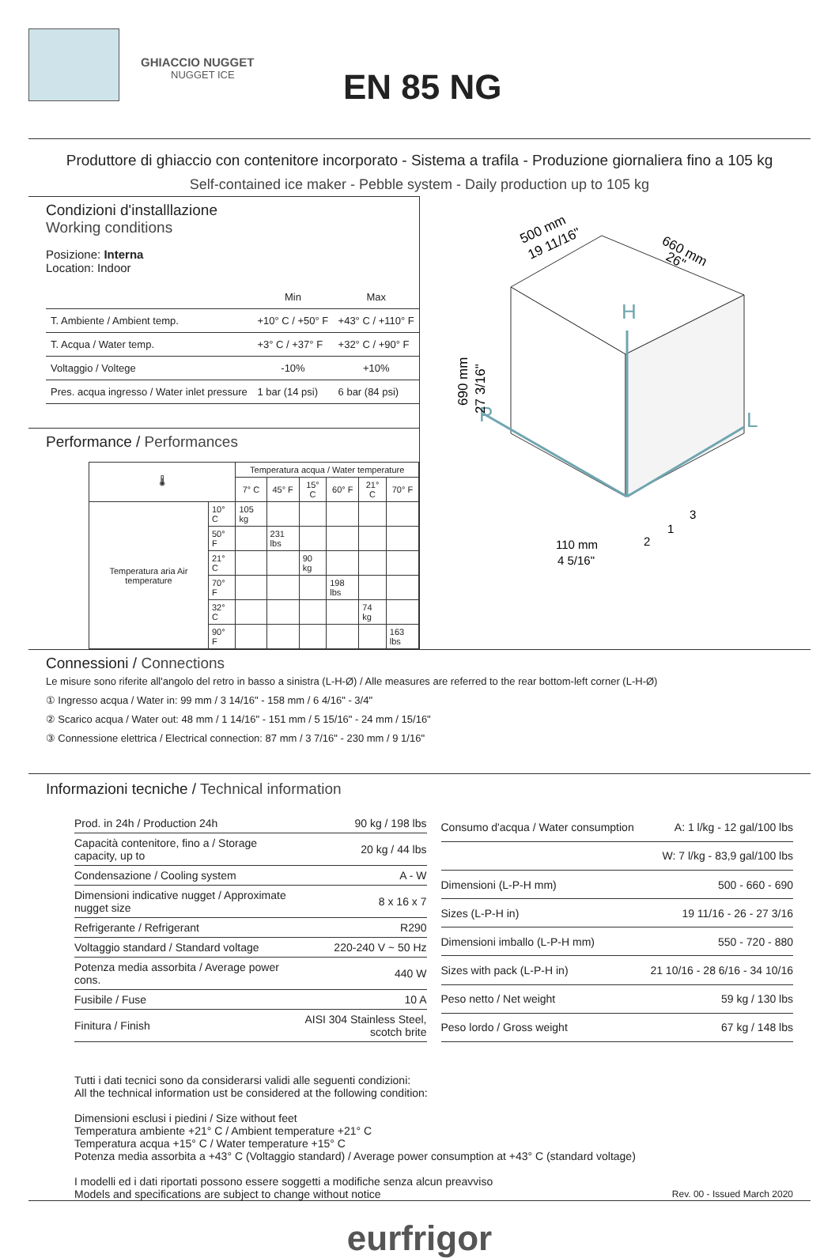GHIACCIO NUGGET
NUGGET ICE
EN 85 NG
Produttore di ghiaccio con contenitore incorporato - Sistema a trafila - Produzione giornaliera fino a 105 kg
Self-contained ice maker - Pebble system - Daily production up to 105 kg
Condizioni d'installlazione
Working conditions
Posizione: Interna
Location: Indoor
| | Min | Max |
| T. Ambiente / Ambient temp. | +10° C / +50° F | +43° C / +110° F |
| T. Acqua / Water temp. | +3° C / +37° F | +32° C / +90° F |
| Voltaggio / Voltege | -10% | +10% |
| Pres. acqua ingresso / Water inlet pressure | 1 bar (14 psi) | 6 bar (84 psi) |
Performance / Performances
| 🌡 | | Temperatura acqua / Water temperature | | | | | |
| --- | --- | --- | --- | --- | --- | --- | --- |
| | | 7° C | 45° F | 15° C | 60° F | 21° C | 70° F |
| Temperatura aria Air temperature | 10° C | 105 kg | | | | | |
| | 50° F | | 231 lbs | | | | |
| | 21° C | | | 90 kg | | | |
| | 70° F | | | | 198 lbs | | |
| | 32° C | | | | | 74 kg | |
| | 90° F | | | | | | 163 lbs |
H
P
L
500 mm
19 11/16"
660 mm
26"
690 mm
27 3/16"
110 mm
4 5/16"
1
2
3
Connessioni / Connections
Le misure sono riferite all'angolo del retro in basso a sinistra (L-H-Ø) / Alle measures are referred to the rear bottom-left corner (L-H-Ø)
① Ingresso acqua / Water in: 99 mm / 3 14/16" - 158 mm / 6 4/16" - 3/4"
② Scarico acqua / Water out: 48 mm / 1 14/16" - 151 mm / 5 15/16" - 24 mm / 15/16"
③ Connessione elettrica / Electrical connection: 87 mm / 3 7/16" - 230 mm / 9 1/16"
Informazioni tecniche / Technical information
| Prod. in 24h / Production 24h | 90 kg / 198 lbs |
| Capacità contenitore, fino a / Storage capacity, up to | 20 kg / 44 lbs |
| Condensazione / Cooling system | A - W |
| Dimensioni indicative nugget / Approximate nugget size | 8 x 16 x 7 |
| Refrigerante / Refrigerant | R290 |
| Voltaggio standard / Standard voltage | 220-240 V ~ 50 Hz |
| Potenza media assorbita / Average power cons. | 440 W |
| Fusibile / Fuse | 10 A |
| Finitura / Finish | AISI 304 Stainless Steel, scotch brite |
| Consumo d'acqua / Water consumption | A: 1 l/kg - 12 gal/100 lbs |
| | W: 7 l/kg - 83,9 gal/100 lbs |
| Dimensioni (L-P-H mm) | 500 - 660 - 690 |
| Sizes (L-P-H in) | 19 11/16 - 26 - 27 3/16 |
| Dimensioni imballo (L-P-H mm) | 550 - 720 - 880 |
| Sizes with pack (L-P-H in) | 21 10/16 - 28 6/16 - 34 10/16 |
| Peso netto / Net weight | 59 kg / 130 lbs |
| Peso lordo / Gross weight | 67 kg / 148 lbs |
Tutti i dati tecnici sono da considerarsi validi alle seguenti condizioni:
All the technical information ust be considered at the following condition:
Dimensioni esclusi i piedini / Size without feet
Temperatura ambiente +21° C / Ambient temperature +21° C
Temperatura acqua +15° C / Water temperature +15° C
Potenza media assorbita a +43° C (Voltaggio standard) / Average power consumption at +43° C (standard voltage)
I modelli ed i dati riportati possono essere soggetti a modifiche senza alcun preavviso
Models and specifications are subject to change without notice Rev. 00 - Issued March 2020
eurfrigor